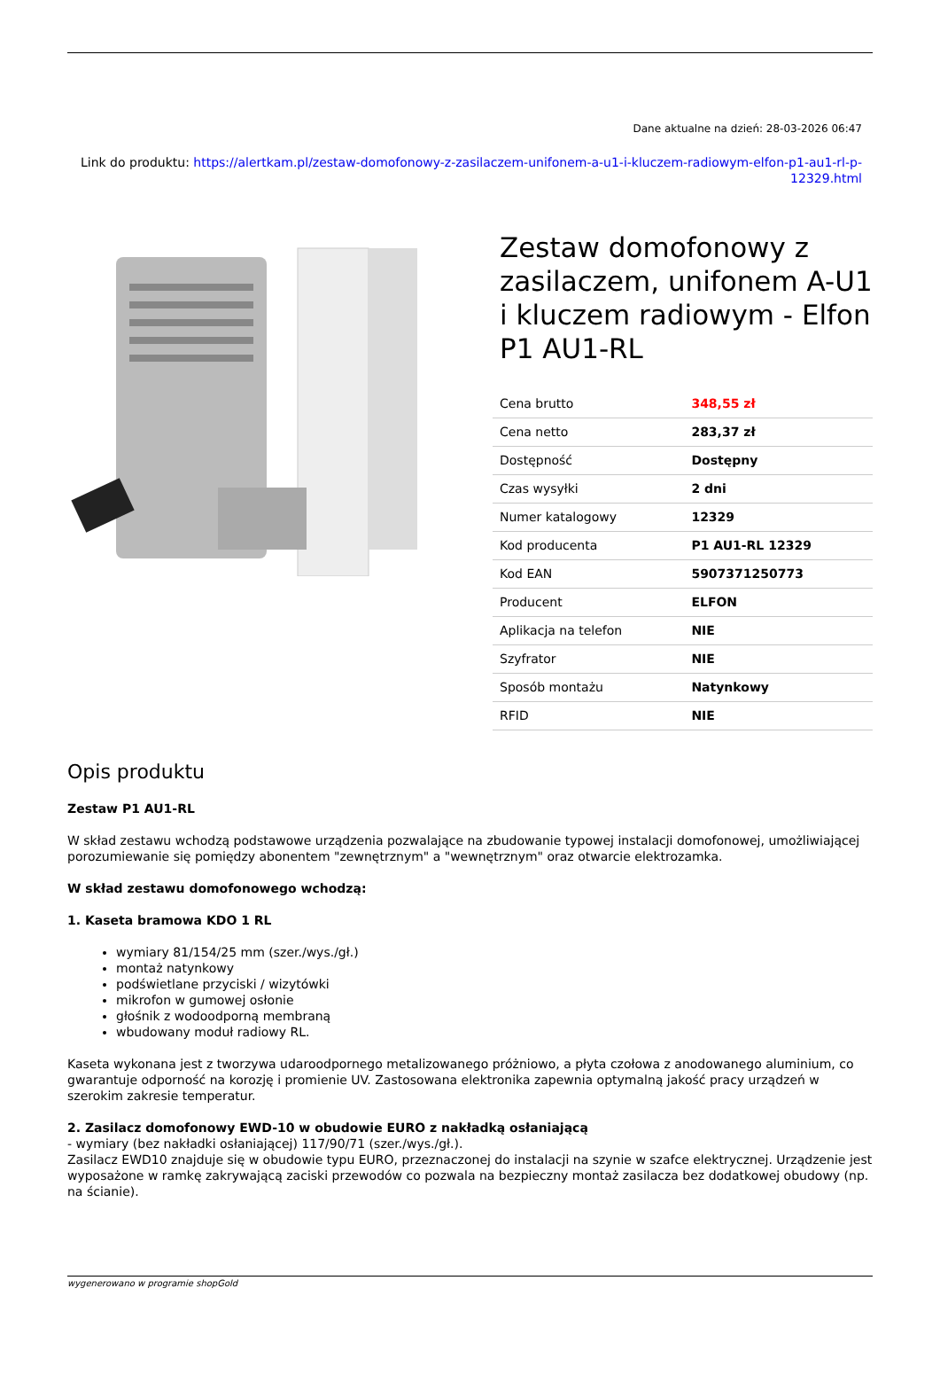Dane aktualne na dzień: 28-03-2026 06:47
Link do produktu: https://alertkam.pl/zestaw-domofonowy-z-zasilaczem-unifonem-a-u1-i-kluczem-radiowym-elfon-p1-au1-rl-p-12329.html
Zestaw domofonowy z zasilaczem, unifonem A-U1 i kluczem radiowym - Elfon P1 AU1-RL
| Cena brutto | 348,55 zł |
| Cena netto | 283,37 zł |
| Dostępność | Dostępny |
| Czas wysyłki | 2 dni |
| Numer katalogowy | 12329 |
| Kod producenta | P1 AU1-RL 12329 |
| Kod EAN | 5907371250773 |
| Producent | ELFON |
| Aplikacja na telefon | NIE |
| Szyfrator | NIE |
| Sposób montażu | Natynkowy |
| RFID | NIE |
Opis produktu
Zestaw P1 AU1-RL
W skład zestawu wchodzą podstawowe urządzenia pozwalające na zbudowanie typowej instalacji domofonowej, umożliwiającej porozumiewanie się pomiędzy abonentem "zewnętrznym" a "wewnętrznym" oraz otwarcie elektrozamka.
W skład zestawu domofonowego wchodzą:
1. Kaseta bramowa KDO 1 RL
wymiary 81/154/25 mm (szer./wys./gł.)
montaż natynkowy
podświetlane przyciski / wizytówki
mikrofon w gumowej osłonie
głośnik z wodoodporną membraną
wbudowany moduł radiowy RL.
Kaseta wykonana jest z tworzywa udaroodpornego metalizowanego próżniowo, a płyta czołowa z anodowanego aluminium, co gwarantuje odporność na korozję i promienie UV. Zastosowana elektronika zapewnia optymalną jakość pracy urządzeń w szerokim zakresie temperatur.
2. Zasilacz domofonowy EWD-10 w obudowie EURO z nakładką osłaniającą
- wymiary (bez nakładki osłaniającej) 117/90/71 (szer./wys./gł.).
Zasilacz EWD10 znajduje się w obudowie typu EURO, przeznaczonej do instalacji na szynie w szafce elektrycznej. Urządzenie jest wyposażone w ramkę zakrywającą zaciski przewodów co pozwala na bezpieczny montaż zasilacza bez dodatkowej obudowy (np. na ścianie).
wygenerowano w programie shopGold